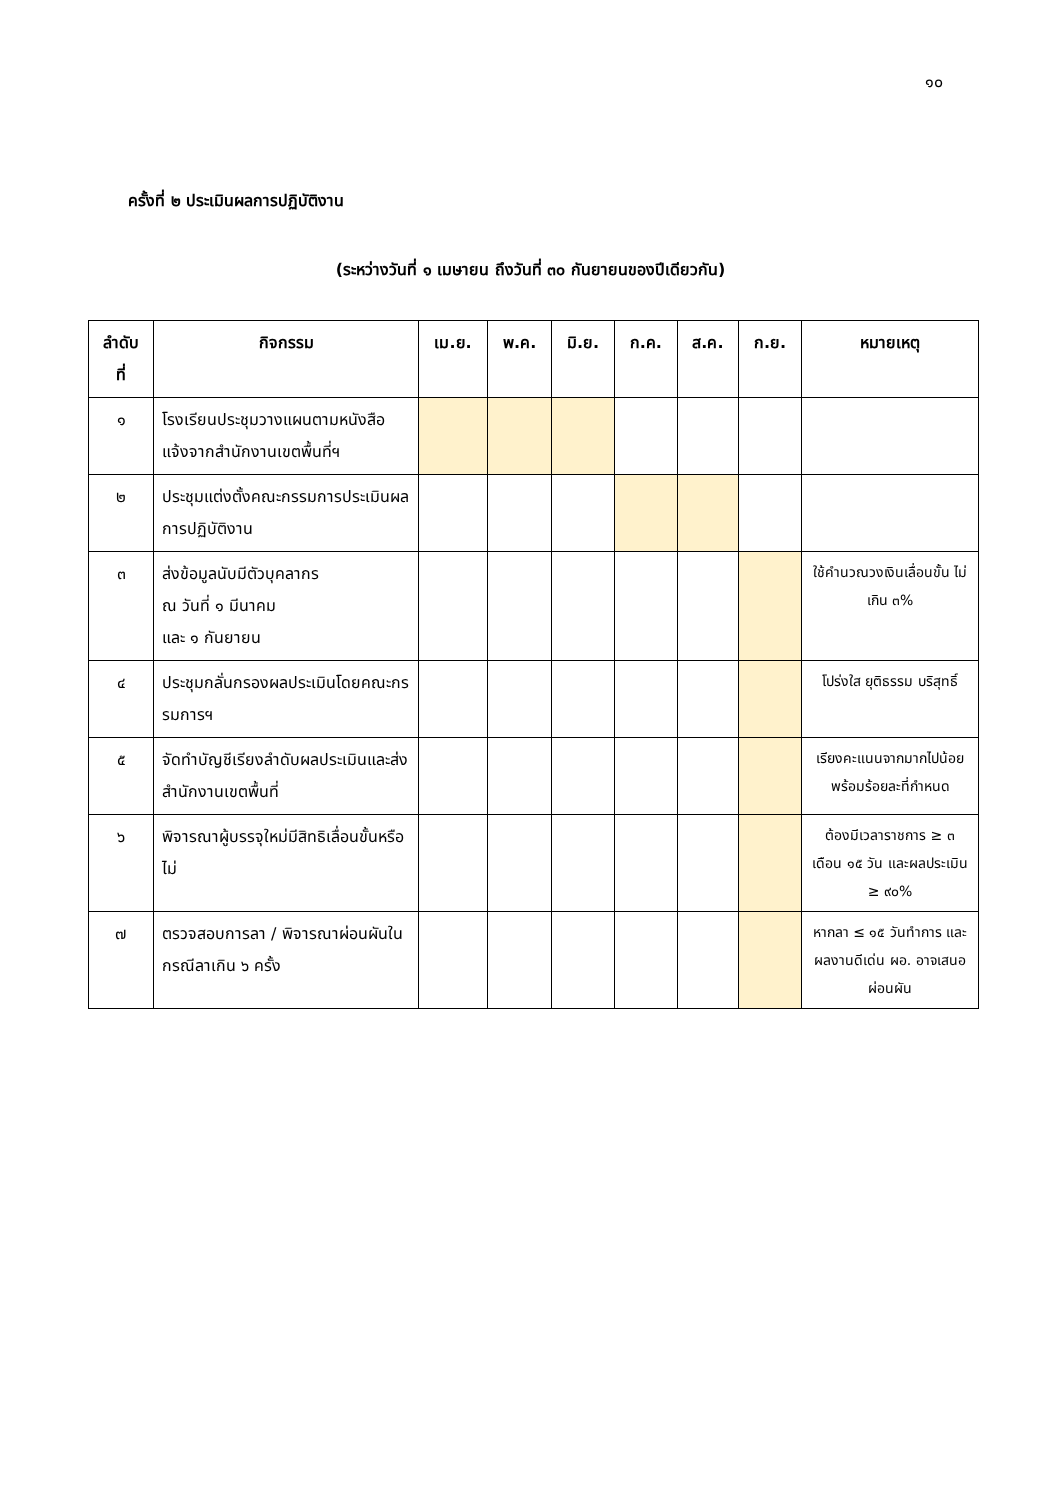๑๐
ครั้งที่ ๒ ประเมินผลการปฏิบัติงาน
(ระหว่างวันที่ ๑ เมษายน ถึงวันที่ ๓๐ กันยายนของปีเดียวกัน)
| ลำดับ ที่ | กิจกรรม | เม.ย. | พ.ค. | มิ.ย. | ก.ค. | ส.ค. | ก.ย. | หมายเหตุ |
| --- | --- | --- | --- | --- | --- | --- | --- | --- |
| ๑ | โรงเรียนประชุมวางแผนตามหนังสือแจ้งจากสำนักงานเขตพื้นที่ฯ | | | | | | | |
| ๒ | ประชุมแต่งตั้งคณะกรรมการประเมินผลการปฏิบัติงาน | | | | | | | |
| ๓ | ส่งข้อมูลนับมีตัวบุคลากร ณ วันที่ ๑ มีนาคม และ ๑ กันยายน | | | | | | | ใช้คำนวณวงเงินเลื่อนขั้น ไม่เกิน ๓% |
| ๔ | ประชุมกลั่นกรองผลประเมินโดยคณะกรรมการฯ | | | | | | | โปร่งใส ยุติธรรม บริสุทธิ์ |
| ๕ | จัดทำบัญชีเรียงลำดับผลประเมินและส่งสำนักงานเขตพื้นที่ | | | | | | | เรียงคะแนนจากมากไปน้อย พร้อมร้อยละที่กำหนด |
| ๖ | พิจารณาผู้บรรจุใหม่มีสิทธิเลื่อนขั้นหรือไม่ | | | | | | | ต้องมีเวลาราชการ ≥ ๓ เดือน ๑๕ วัน และผลประเมิน ≥ ๙๐% |
| ๗ | ตรวจสอบการลา / พิจารณาผ่อนผันในกรณีลาเกิน ๖ ครั้ง | | | | | | | หากลา ≤ ๑๕ วันทำการ และผลงานดีเด่น ผอ. อาจเสนอผ่อนผัน |